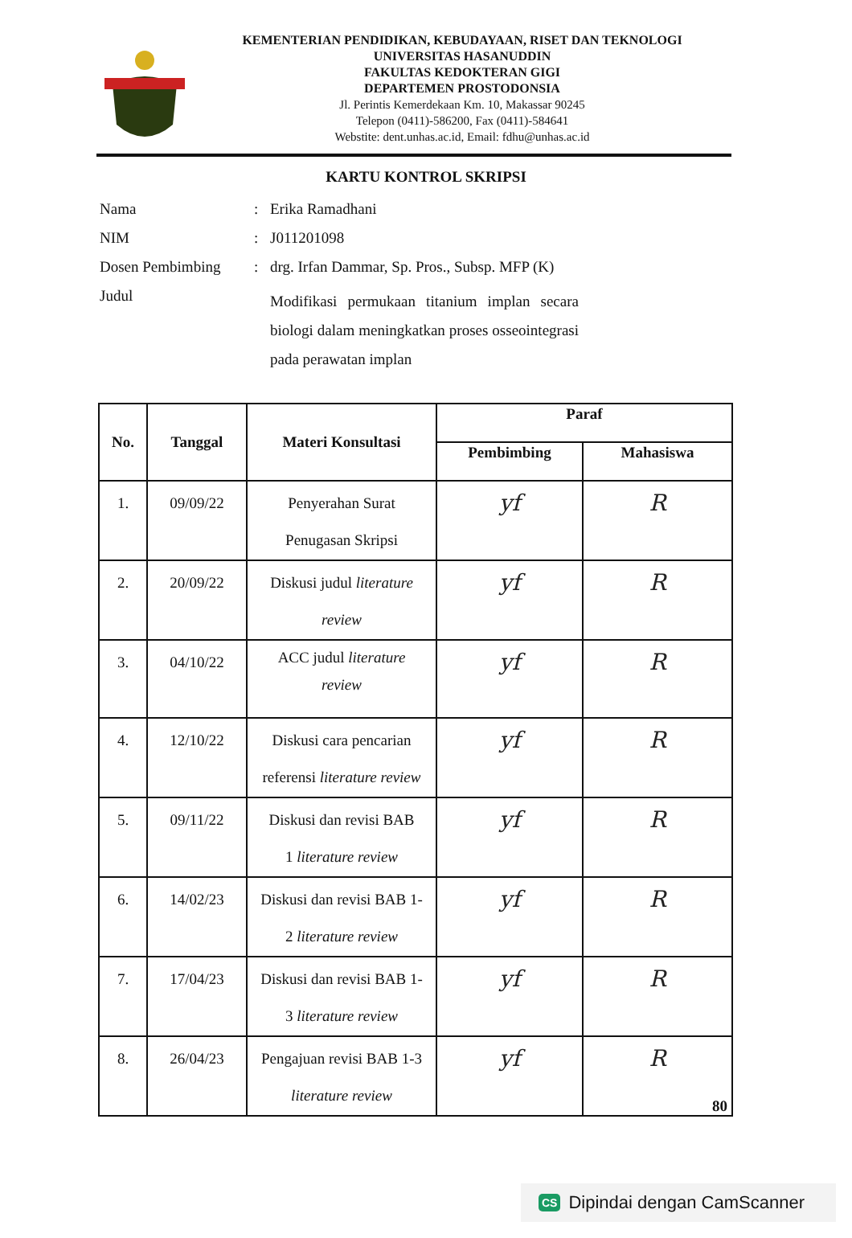KEMENTERIAN PENDIDIKAN, KEBUDAYAAN, RISET DAN TEKNOLOGI
UNIVERSITAS HASANUDDIN
FAKULTAS KEDOKTERAN GIGI
DEPARTEMEN PROSTODONSIA
Jl. Perintis Kemerdekaan Km. 10, Makassar 90245
Telepon (0411)-586200, Fax (0411)-584641
Webstite: dent.unhas.ac.id, Email: fdhu@unhas.ac.id
KARTU KONTROL SKRIPSI
| Nama | : | Erika Ramadhani |
| NIM | : | J011201098 |
| Dosen Pembimbing | : | drg. Irfan Dammar, Sp. Pros., Subsp. MFP (K) |
| Judul | | Modifikasi permukaan titanium implan secara biologi dalam meningkatkan proses osseointegrasi pada perawatan implan |
| No. | Tanggal | Materi Konsultasi | Paraf | |
| --- | --- | --- | --- | --- |
| | | | Pembimbing | Mahasiswa |
| 1. | 09/09/22 | Penyerahan Surat Penugasan Skripsi | yf | R |
| 2. | 20/09/22 | Diskusi judul literature review | yf | R |
| 3. | 04/10/22 | ACC judul literature review | yf | R |
| 4. | 12/10/22 | Diskusi cara pencarian referensi literature review | yf | R |
| 5. | 09/11/22 | Diskusi dan revisi BAB 1 literature review | yf | R |
| 6. | 14/02/23 | Diskusi dan revisi BAB 1- 2 literature review | yf | R |
| 7. | 17/04/23 | Diskusi dan revisi BAB 1- 3 literature review | yf | R |
| 8. | 26/04/23 | Pengajuan revisi BAB 1-3 literature review | yf | R |
80
CS Dipindai dengan CamScanner